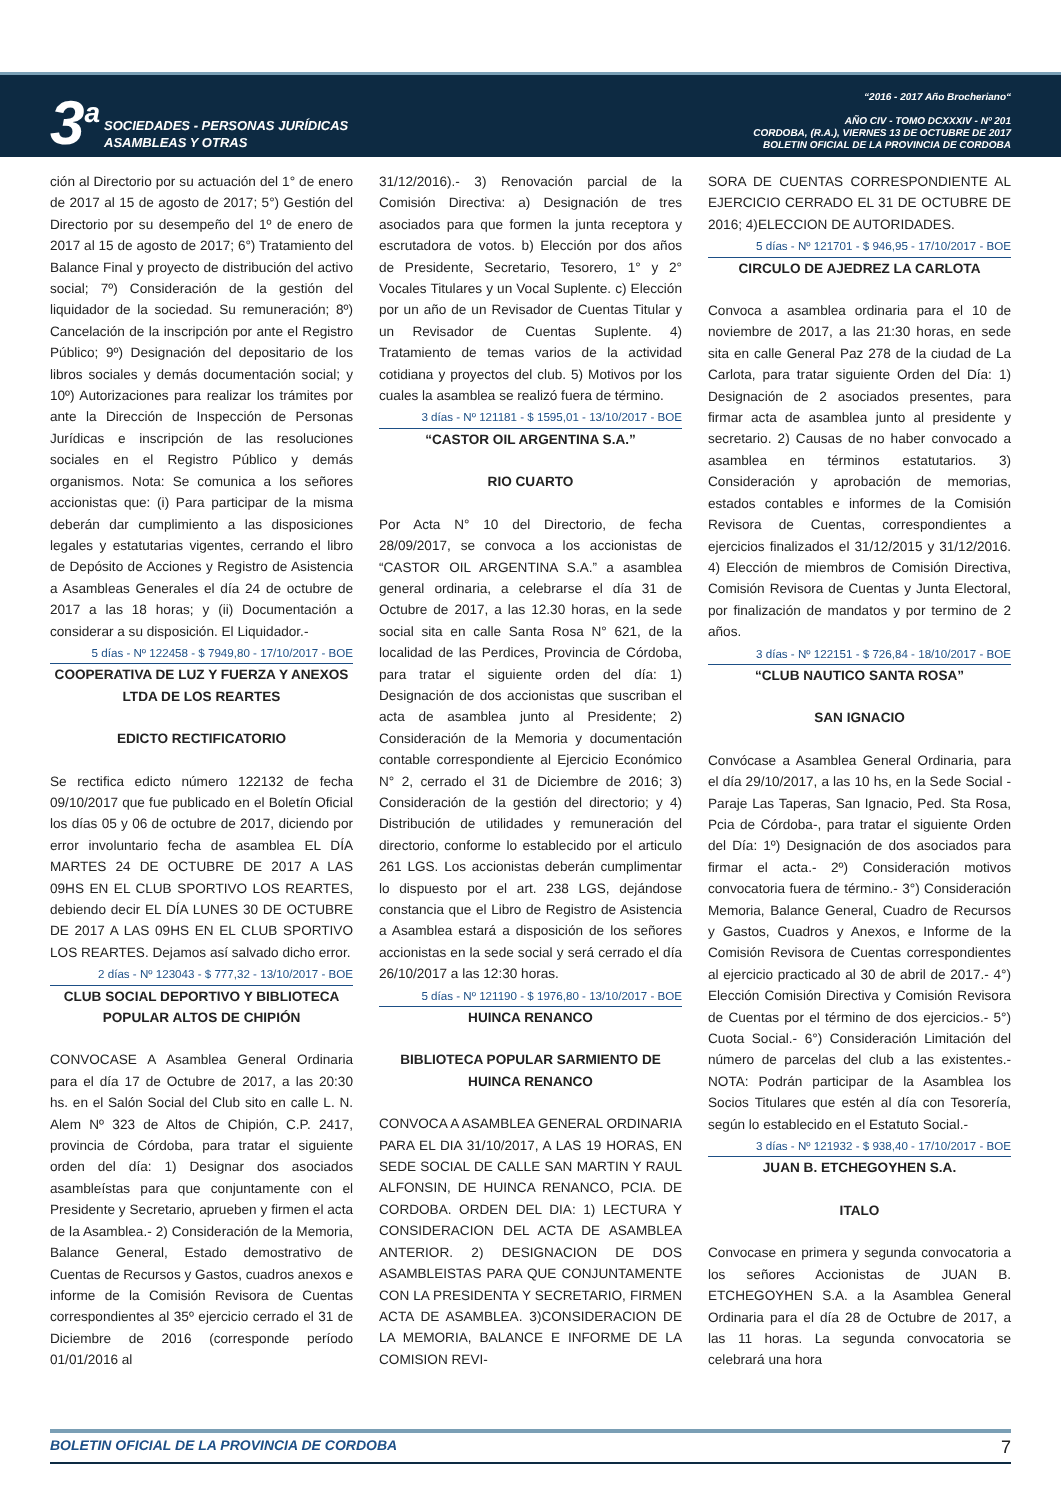3<sup>a</sup>
SOCIEDADES - PERSONAS JURÍDICAS
ASAMBLEAS Y OTRAS
“2016 - 2017 Año Brocheriano“
AÑO CIV - TOMO DCXXXIV - Nº 201
CORDOBA, (R.A.), VIERNES 13 DE OCTUBRE DE 2017
BOLETIN OFICIAL DE LA PROVINCIA DE CORDOBA
ción al Directorio por su actuación del 1° de enero de 2017 al 15 de agosto de 2017; 5°) Gestión del Directorio por su desempeño del 1º de enero de 2017 al 15 de agosto de 2017; 6°) Tratamiento del Balance Final y proyecto de distribución del activo social; 7º) Consideración de la gestión del liquidador de la sociedad. Su remuneración; 8º) Cancelación de la inscripción por ante el Registro Público; 9º) Designación del depositario de los libros sociales y demás documentación social; y 10º) Autorizaciones para realizar los trámites por ante la Dirección de Inspección de Personas Jurídicas e inscripción de las resoluciones sociales en el Registro Público y demás organismos. Nota: Se comunica a los señores accionistas que: (i) Para participar de la misma deberán dar cumplimiento a las disposiciones legales y estatutarias vigentes, cerrando el libro de Depósito de Acciones y Registro de Asistencia a Asambleas Generales el día 24 de octubre de 2017 a las 18 horas; y (ii) Documentación a considerar a su disposición. El Liquidador.-
5 días - Nº 122458 - $ 7949,80 - 17/10/2017 - BOE
COOPERATIVA DE LUZ Y FUERZA Y ANEXOS LTDA DE LOS REARTES
EDICTO RECTIFICATORIO
Se rectifica edicto número 122132 de fecha 09/10/2017 que fue publicado en el Boletín Oficial los días 05 y 06 de octubre de 2017, diciendo por error involuntario fecha de asamblea EL DÍA MARTES 24 DE OCTUBRE DE 2017 A LAS 09HS EN EL CLUB SPORTIVO LOS REARTES, debiendo decir EL DÍA LUNES 30 DE OCTUBRE DE 2017 A LAS 09HS EN EL CLUB SPORTIVO LOS REARTES. Dejamos así salvado dicho error.
2 días - Nº 123043 - $ 777,32 - 13/10/2017 - BOE
CLUB SOCIAL DEPORTIVO Y BIBLIOTECA POPULAR ALTOS DE CHIPIÓN
CONVOCASE A Asamblea General Ordinaria para el día 17 de Octubre de 2017, a las 20:30 hs. en el Salón Social del Club sito en calle L. N. Alem Nº 323 de Altos de Chipión, C.P. 2417, provincia de Córdoba, para tratar el siguiente orden del día: 1) Designar dos asociados asambleístas para que conjuntamente con el Presidente y Secretario, aprueben y firmen el acta de la Asamblea.- 2) Consideración de la Memoria, Balance General, Estado demostrativo de Cuentas de Recursos y Gastos, cuadros anexos e informe de la Comisión Revisora de Cuentas correspondientes al 35º ejercicio cerrado el 31 de Diciembre de 2016 (corresponde período 01/01/2016 al
31/12/2016).- 3) Renovación parcial de la Comisión Directiva: a) Designación de tres asociados para que formen la junta receptora y escrutadora de votos. b) Elección por dos años de Presidente, Secretario, Tesorero, 1° y 2° Vocales Titulares y un Vocal Suplente. c) Elección por un año de un Revisador de Cuentas Titular y un Revisador de Cuentas Suplente. 4) Tratamiento de temas varios de la actividad cotidiana y proyectos del club. 5) Motivos por los cuales la asamblea se realizó fuera de término.
3 días - Nº 121181 - $ 1595,01 - 13/10/2017 - BOE
“CASTOR OIL ARGENTINA S.A.”
RIO CUARTO
Por Acta N° 10 del Directorio, de fecha 28/09/2017, se convoca a los accionistas de “CASTOR OIL ARGENTINA S.A.” a asamblea general ordinaria, a celebrarse el día 31 de Octubre de 2017, a las 12.30 horas, en la sede social sita en calle Santa Rosa N° 621, de la localidad de las Perdices, Provincia de Córdoba, para tratar el siguiente orden del día: 1) Designación de dos accionistas que suscriban el acta de asamblea junto al Presidente; 2) Consideración de la Memoria y documentación contable correspondiente al Ejercicio Económico N° 2, cerrado el 31 de Diciembre de 2016; 3) Consideración de la gestión del directorio; y 4) Distribución de utilidades y remuneración del directorio, conforme lo establecido por el articulo 261 LGS. Los accionistas deberán cumplimentar lo dispuesto por el art. 238 LGS, dejándose constancia que el Libro de Registro de Asistencia a Asamblea estará a disposición de los señores accionistas en la sede social y será cerrado el día 26/10/2017 a las 12:30 horas.
5 días - Nº 121190 - $ 1976,80 - 13/10/2017 - BOE
HUINCA RENANCO
BIBLIOTECA POPULAR SARMIENTO DE HUINCA RENANCO
CONVOCA A ASAMBLEA GENERAL ORDINARIA PARA EL DIA 31/10/2017, A LAS 19 HORAS, EN SEDE SOCIAL DE CALLE SAN MARTIN Y RAUL ALFONSIN, DE HUINCA RENANCO, PCIA. DE CORDOBA. ORDEN DEL DIA: 1) LECTURA Y CONSIDERACION DEL ACTA DE ASAMBLEA ANTERIOR. 2) DESIGNACION DE DOS ASAMBLEISTAS PARA QUE CONJUNTAMENTE CON LA PRESIDENTA Y SECRETARIO, FIRMEN ACTA DE ASAMBLEA. 3)CONSIDERACION DE LA MEMORIA, BALANCE E INFORME DE LA COMISION REVI-
SORA DE CUENTAS CORRESPONDIENTE AL EJERCICIO CERRADO EL 31 DE OCTUBRE DE 2016; 4)ELECCION DE AUTORIDADES.
5 días - Nº 121701 - $ 946,95 - 17/10/2017 - BOE
CIRCULO DE AJEDREZ LA CARLOTA
Convoca a asamblea ordinaria para el 10 de noviembre de 2017, a las 21:30 horas, en sede sita en calle General Paz 278 de la ciudad de La Carlota, para tratar siguiente Orden del Día: 1) Designación de 2 asociados presentes, para firmar acta de asamblea junto al presidente y secretario. 2) Causas de no haber convocado a asamblea en términos estatutarios. 3) Consideración y aprobación de memorias, estados contables e informes de la Comisión Revisora de Cuentas, correspondientes a ejercicios finalizados el 31/12/2015 y 31/12/2016. 4) Elección de miembros de Comisión Directiva, Comisión Revisora de Cuentas y Junta Electoral, por finalización de mandatos y por termino de 2 años.
3 días - Nº 122151 - $ 726,84 - 18/10/2017 - BOE
“CLUB NAUTICO SANTA ROSA”
SAN IGNACIO
Convócase a Asamblea General Ordinaria, para el día 29/10/2017, a las 10 hs, en la Sede Social -Paraje Las Taperas, San Ignacio, Ped. Sta Rosa, Pcia de Córdoba-, para tratar el siguiente Orden del Día: 1º) Designación de dos asociados para firmar el acta.- 2º) Consideración motivos convocatoria fuera de término.- 3°) Consideración Memoria, Balance General, Cuadro de Recursos y Gastos, Cuadros y Anexos, e Informe de la Comisión Revisora de Cuentas correspondientes al ejercicio practicado al 30 de abril de 2017.- 4°) Elección Comisión Directiva y Comisión Revisora de Cuentas por el término de dos ejercicios.- 5°) Cuota Social.- 6°) Consideración Limitación del número de parcelas del club a las existentes.- NOTA: Podrán participar de la Asamblea los Socios Titulares que estén al día con Tesorería, según lo establecido en el Estatuto Social.-
3 días - Nº 121932 - $ 938,40 - 17/10/2017 - BOE
JUAN B. ETCHEGOYHEN S.A.
ITALO
Convocase en primera y segunda convocatoria a los señores Accionistas de JUAN B. ETCHEGOYHEN S.A. a la Asamblea General Ordinaria para el día 28 de Octubre de 2017, a las 11 horas. La segunda convocatoria se celebrará una hora
BOLETIN OFICIAL DE LA PROVINCIA DE CORDOBA 7